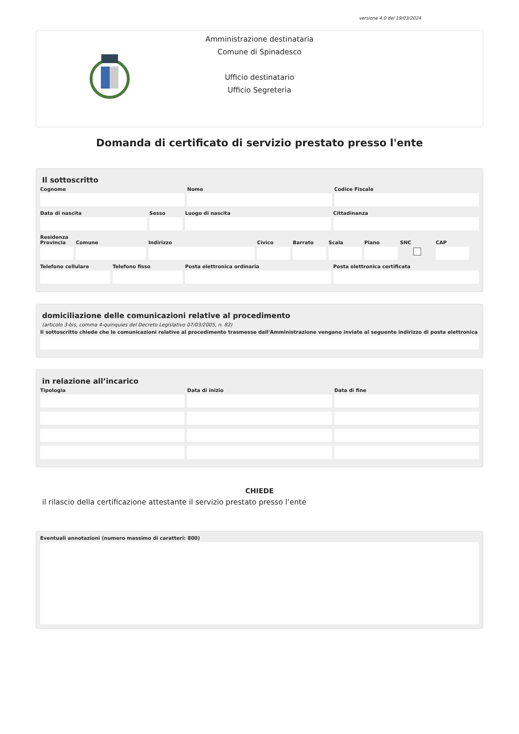versione 4.0 del 19/03/2024
Amministrazione destinataria
Comune di Spinadesco
Ufficio destinatario
Ufficio Segreteria
Domanda di certificato di servizio prestato presso l'ente
Il sottoscritto
Cognome Nome Codice Fiscale
Data di nascita Sesso Luogo di nascita Cittadinanza
Residenza
Provincia
Comune Indirizzo Civico Barrato Scala Piano SNC CAP
Telefono cellulare
Telefono fisso Posta elettronica ordinaria Posta elettronica certificata
domiciliazione delle comunicazioni relative al procedimento
(articolo 3-bis, comma 4-quinquies del Decreto Legislativo 07/03/2005, n. 82)
Il sottoscritto chiede che le comunicazioni relative al procedimento trasmesse dall'Amministrazione vengano inviate al seguente indirizzo di posta elettronica
in relazione all’incarico
Tipologia Data di inizio Data di fine
CHIEDE
il rilascio della certificazione attestante il servizio prestato presso l’ente
Eventuali annotazioni (numero massimo di caratteri: 800)